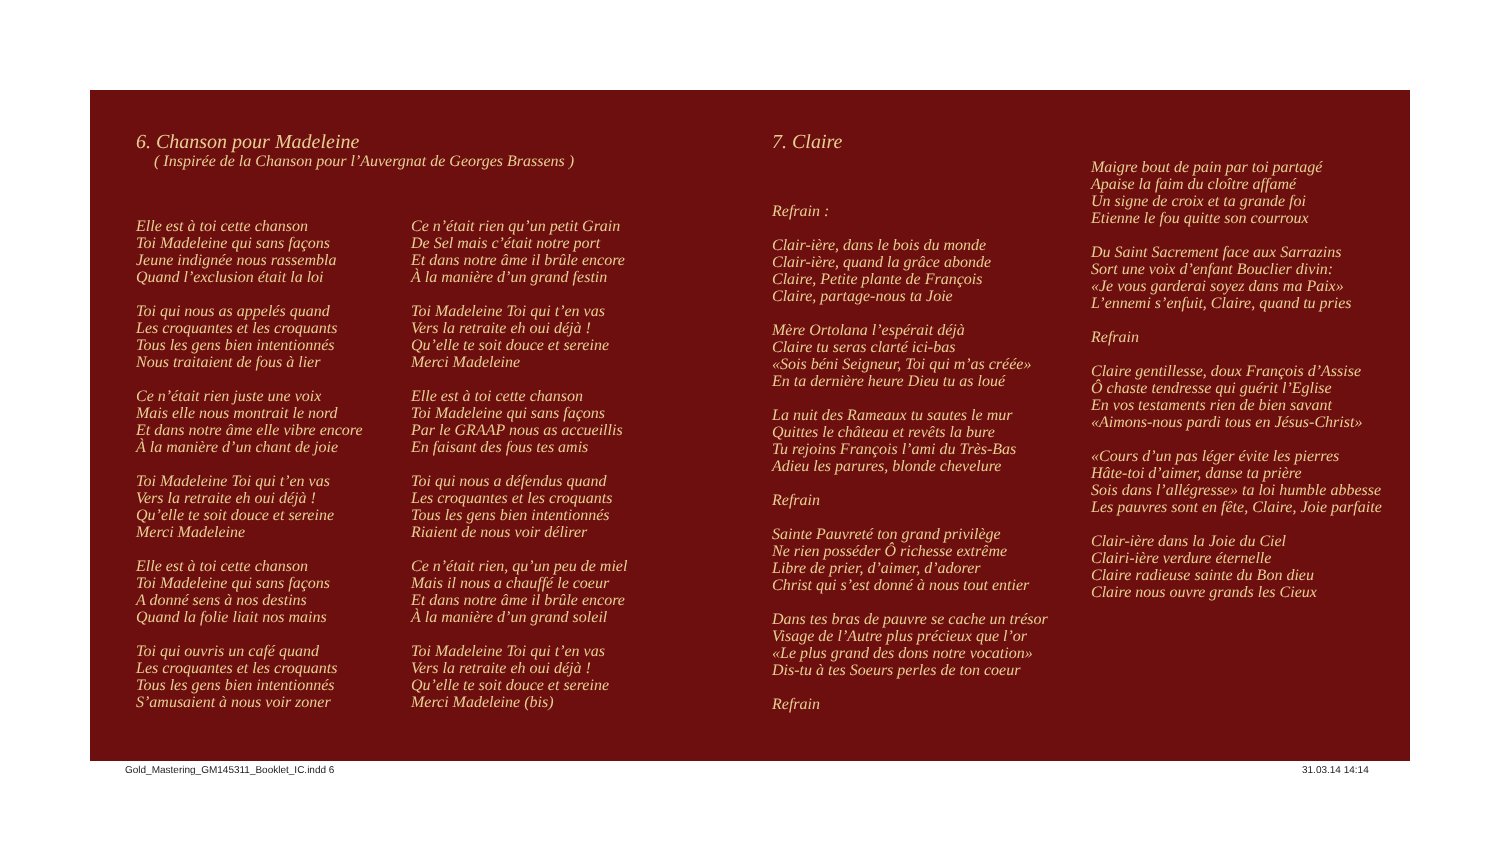6. Chanson pour Madeleine
( Inspirée de la Chanson pour l’Auvergnat de Georges Brassens )
Elle est à toi cette chanson
Toi Madeleine qui sans façons
Jeune indignée nous rassembla
Quand l’exclusion était la loi
Toi qui nous as appelés quand
Les croquantes et les croquants
Tous les gens bien intentionnés
Nous traitaient de fous à lier
Ce n’était rien juste une voix
Mais elle nous montrait le nord
Et dans notre âme elle vibre encore
À la manière d’un chant de joie
Toi Madeleine Toi qui t’en vas
Vers la retraite eh oui déjà !
Qu’elle te soit douce et sereine
Merci Madeleine
Elle est à toi cette chanson
Toi Madeleine qui sans façons
A donné sens à nos destins
Quand la folie liait nos mains
Toi qui ouvris un café quand
Les croquantes et les croquants
Tous les gens bien intentionnés
S’amusaient à nous voir zoner
Ce n’était rien qu’un petit Grain
De Sel mais c’était notre port
Et dans notre âme il brûle encore
À la manière d’un grand festin
Toi Madeleine Toi qui t’en vas
Vers la retraite eh oui déjà !
Qu’elle te soit douce et sereine
Merci Madeleine
Elle est à toi cette chanson
Toi Madeleine qui sans façons
Par le GRAAP nous as accueillis
En faisant des fous tes amis
Toi qui nous a défendus quand
Les croquantes et les croquants
Tous les gens bien intentionnés
Riaient de nous voir délirer
Ce n’était rien, qu’un peu de miel
Mais il nous a chauffé le coeur
Et dans notre âme il brûle encore
À la manière d’un grand soleil
Toi Madeleine Toi qui t’en vas
Vers la retraite eh oui déjà !
Qu’elle te soit douce et sereine
Merci Madeleine (bis)
7. Claire
Refrain :
Clair-ière, dans le bois du monde
Clair-ière, quand la grâce abonde
Claire, Petite plante de François
Claire, partage-nous ta Joie
Mère Ortolana l’espérait déjà
Claire tu seras clarté ici-bas
«Sois béni Seigneur, Toi qui m’as créée»
En ta dernière heure Dieu tu as loué
La nuit des Rameaux tu sautes le mur
Quittes le château et revêts la bure
Tu rejoins François l’ami du Très-Bas
Adieu les parures, blonde chevelure
Refrain
Sainte Pauvreté ton grand privilège
Ne rien posséder Ô richesse extrême
Libre de prier, d’aimer, d’adorer
Christ qui s’est donné à nous tout entier
Dans tes bras de pauvre se cache un trésor
Visage de l’Autre plus précieux que l’or
«Le plus grand des dons notre vocation»
Dis-tu à tes Soeurs perles de ton coeur
Refrain
Maigre bout de pain par toi partagé
Apaise la faim du cloître affamé
Un signe de croix et ta grande foi
Etienne le fou quitte son courroux
Du Saint Sacrement face aux Sarrazins
Sort une voix d’enfant Bouclier divin:
«Je vous garderai soyez dans ma Paix»
L’ennemi s’enfuit, Claire, quand tu pries
Refrain
Claire gentillesse, doux François d’Assise
Ô chaste tendresse qui guérit l’Eglise
En vos testaments rien de bien savant
«Aimons-nous pardi tous en Jésus-Christ»
«Cours d’un pas léger évite les pierres
Hâte-toi d’aimer, danse ta prière
Sois dans l’allégresse» ta loi humble abbesse
Les pauvres sont en fête, Claire, Joie parfaite
Clair-ière dans la Joie du Ciel
Clairi-ière verdure éternelle
Claire radieuse sainte du Bon dieu
Claire nous ouvre grands les Cieux
Gold_Mastering_GM145311_Booklet_IC.indd 6
31.03.14 14:14